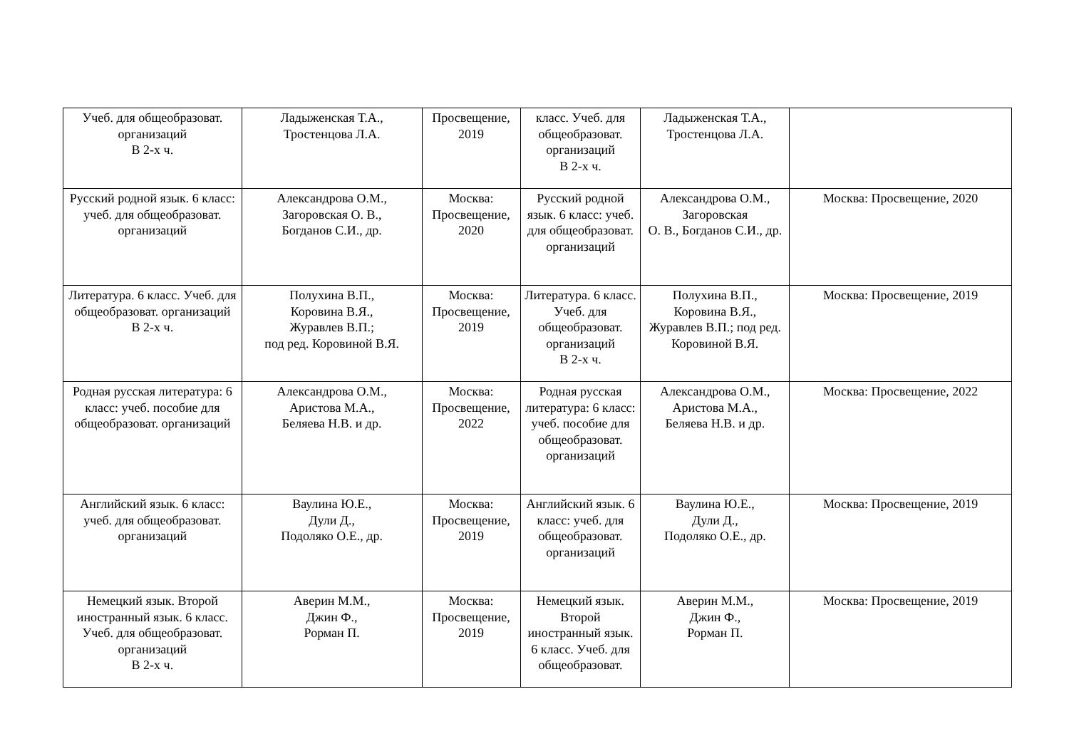| Учеб. для общеобразоват. организаций В 2-х ч. | Ладыженская Т.А., Тростенцова Л.А. | Просвещение, 2019 | класс. Учеб. для общеобразоват. организаций В 2-х ч. | Ладыженская Т.А., Тростенцова Л.А. | |
| Русский родной язык. 6 класс: учеб. для общеобразоват. организаций | Александрова О.М., Загоровская О. В., Богданов С.И., др. | Москва: Просвещение, 2020 | Русский родной язык. 6 класс: учеб. для общеобразоват. организаций | Александрова О.М., Загоровская О. В., Богданов С.И., др. | Москва: Просвещение, 2020 |
| Литература. 6 класс. Учеб. для общеобразоват. организаций В 2-х ч. | Полухина В.П., Коровина В.Я., Журавлев В.П.; под ред. Коровиной В.Я. | Москва: Просвещение, 2019 | Литература. 6 класс. Учеб. для общеобразоват. организаций В 2-х ч. | Полухина В.П., Коровина В.Я., Журавлев В.П.; под ред. Коровиной В.Я. | Москва: Просвещение, 2019 |
| Родная русская литература: 6 класс: учеб. пособие для общеобразоват. организаций | Александрова О.М., Аристова М.А., Беляева Н.В. и др. | Москва: Просвещение, 2022 | Родная русская литература: 6 класс: учеб. пособие для общеобразоват. организаций | Александрова О.М., Аристова М.А., Беляева Н.В. и др. | Москва: Просвещение, 2022 |
| Английский язык. 6 класс: учеб. для общеобразоват. организаций | Ваулина Ю.Е., Дули Д., Подоляко О.Е., др. | Москва: Просвещение, 2019 | Английский язык. 6 класс: учеб. для общеобразоват. организаций | Ваулина Ю.Е., Дули Д., Подоляко О.Е., др. | Москва: Просвещение, 2019 |
| Немецкий язык. Второй иностранный язык. 6 класс. Учеб. для общеобразоват. организаций В 2-х ч. | Аверин М.М., Джин Ф., Рорман П. | Москва: Просвещение, 2019 | Немецкий язык. Второй иностранный язык. 6 класс. Учеб. для общеобразоват. | Аверин М.М., Джин Ф., Рорман П. | Москва: Просвещение, 2019 |